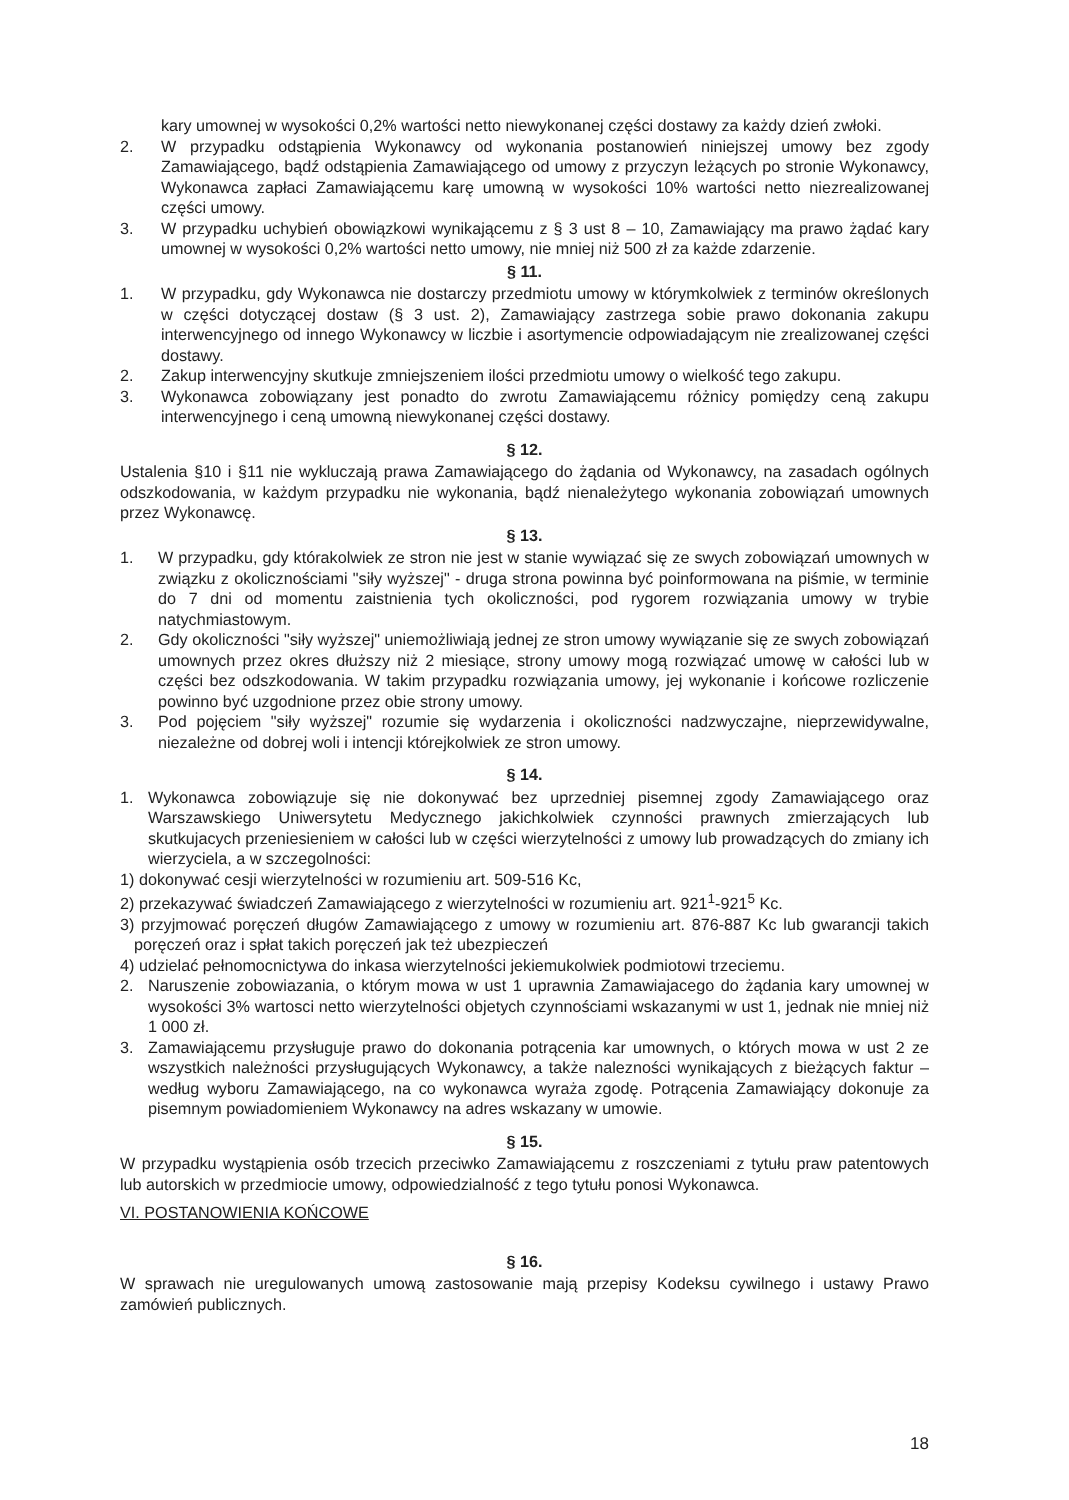kary umownej w wysokości 0,2% wartości netto niewykonanej części dostawy za każdy dzień zwłoki.
2. W przypadku odstąpienia Wykonawcy od wykonania postanowień niniejszej umowy bez zgody Zamawiającego, bądź odstąpienia Zamawiającego od umowy z przyczyn leżących po stronie Wykonawcy, Wykonawca zapłaci Zamawiającemu karę umowną w wysokości 10% wartości netto niezrealizowanej części umowy.
3. W przypadku uchybień obowiązkowi wynikającemu z § 3 ust 8 – 10, Zamawiający ma prawo żądać kary umownej w wysokości 0,2% wartości netto umowy, nie mniej niż 500 zł za każde zdarzenie.
§ 11.
1. W przypadku, gdy Wykonawca nie dostarczy przedmiotu umowy w którymkolwiek z terminów określonych w części dotyczącej dostaw (§ 3 ust. 2), Zamawiający zastrzega sobie prawo dokonania zakupu interwencyjnego od innego Wykonawcy w liczbie i asortymencie odpowiadającym nie zrealizowanej części dostawy.
2. Zakup interwencyjny skutkuje zmniejszeniem ilości przedmiotu umowy o wielkość tego zakupu.
3. Wykonawca zobowiązany jest ponadto do zwrotu Zamawiającemu różnicy pomiędzy ceną zakupu interwencyjnego i ceną umowną niewykonanej części dostawy.
§ 12.
Ustalenia §10 i §11 nie wykluczają prawa Zamawiającego do żądania od Wykonawcy, na zasadach ogólnych odszkodowania, w każdym przypadku nie wykonania, bądź nienależytego wykonania zobowiązań umownych przez Wykonawcę.
§ 13.
1. W przypadku, gdy którakolwiek ze stron nie jest w stanie wywiązać się ze swych zobowiązań umownych w związku z okolicznościami "siły wyższej" - druga strona powinna być poinformowana na piśmie, w terminie do 7 dni od momentu zaistnienia tych okoliczności, pod rygorem rozwiązania umowy w trybie natychmiastowym.
2. Gdy okoliczności "siły wyższej" uniemożliwiają jednej ze stron umowy wywiązanie się ze swych zobowiązań umownych przez okres dłuższy niż 2 miesiące, strony umowy mogą rozwiązać umowę w całości lub w części bez odszkodowania. W takim przypadku rozwiązania umowy, jej wykonanie i końcowe rozliczenie powinno być uzgodnione przez obie strony umowy.
3. Pod pojęciem "siły wyższej" rozumie się wydarzenia i okoliczności nadzwyczajne, nieprzewidywalne, niezależne od dobrej woli i intencji którejkolwiek ze stron umowy.
§ 14.
1. Wykonawca zobowiązuje się nie dokonywać bez uprzedniej pisemnej zgody Zamawiającego oraz Warszawskiego Uniwersytetu Medycznego jakichkolwiek czynności prawnych zmierzających lub skutkujacych przeniesieniem w całości lub w części wierzytelności z umowy lub prowadzących do zmiany ich wierzyciela, a w szczegolności:
1) dokonywać cesji wierzytelności w rozumieniu art. 509-516 Kc,
2) przekazywać świadczeń Zamawiającego z wierzytelności w rozumieniu art. 921<sup>1</sup>-921<sup>5</sup> Kc.
3) przyjmować poręczeń długów Zamawiającego z umowy w rozumieniu art. 876-887 Kc lub gwarancji takich poręczeń oraz i spłat takich poręczeń jak też ubezpieczeń
4) udzielać pełnomocnictywa do inkasa wierzytelności jekiemukolwiek podmiotowi trzeciemu.
2. Naruszenie zobowiazania, o którym mowa w ust 1 uprawnia Zamawiajacego do żądania kary umownej w wysokości 3% wartosci netto wierzytelności objetych czynnościami wskazanymi w ust 1, jednak nie mniej niż 1 000 zł.
3. Zamawiającemu przysługuje prawo do dokonania potrącenia kar umownych, o których mowa w ust 2 ze wszystkich należności przysługujących Wykonawcy, a także nalezności wynikających z bieżących faktur – według wyboru Zamawiającego, na co wykonawca wyraża zgodę. Potrącenia Zamawiający dokonuje za pisemnym powiadomieniem Wykonawcy na adres wskazany w umowie.
§ 15.
W przypadku wystąpienia osób trzecich przeciwko Zamawiającemu z roszczeniami z tytułu praw patentowych lub autorskich w przedmiocie umowy, odpowiedzialność z tego tytułu ponosi Wykonawca.
VI. POSTANOWIENIA KOŃCOWE
§ 16.
W sprawach nie uregulowanych umową zastosowanie mają przepisy Kodeksu cywilnego i ustawy Prawo zamówień publicznych.
18